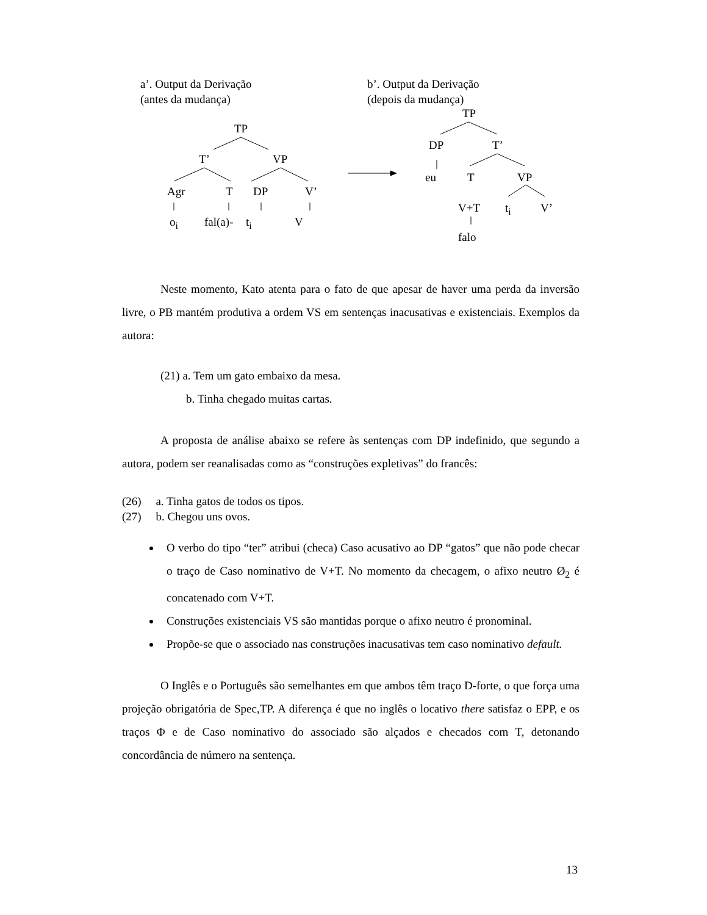a’. Output da Derivação
(antes da mudança)
b’. Output da Derivação
(depois da mudança)
TP
T’ VP
Agr T DP V’
o<sub>i</sub> fal(a)- t<sub>i</sub> V
TP
DP T’
eu T VP
V+T t<sub>i</sub> V’
falo
Neste momento, Kato atenta para o fato de que apesar de haver uma perda da inversão livre, o PB mantém produtiva a ordem VS em sentenças inacusativas e existenciais. Exemplos da autora:
(21) a. Tem um gato embaixo da mesa.
b. Tinha chegado muitas cartas.
A proposta de análise abaixo se refere às sentenças com DP indefinido, que segundo a autora, podem ser reanalisadas como as “construções expletivas” do francês:
(26) a. Tinha gatos de todos os tipos.
(27) b. Chegou uns ovos.
O verbo do tipo “ter” atribui (checa) Caso acusativo ao DP “gatos” que não pode checar o traço de Caso nominativo de V+T. No momento da checagem, o afixo neutro Ø<sub>2</sub> é concatenado com V+T.
Construções existenciais VS são mantidas porque o afixo neutro é pronominal.
Propõe-se que o associado nas construções inacusativas tem caso nominativo default.
O Inglês e o Português são semelhantes em que ambos têm traço D-forte, o que força uma projeção obrigatória de Spec,TP. A diferença é que no inglês o locativo there satisfaz o EPP, e os traços Φ e de Caso nominativo do associado são alçados e checados com T, detonando concordância de número na sentença.
13